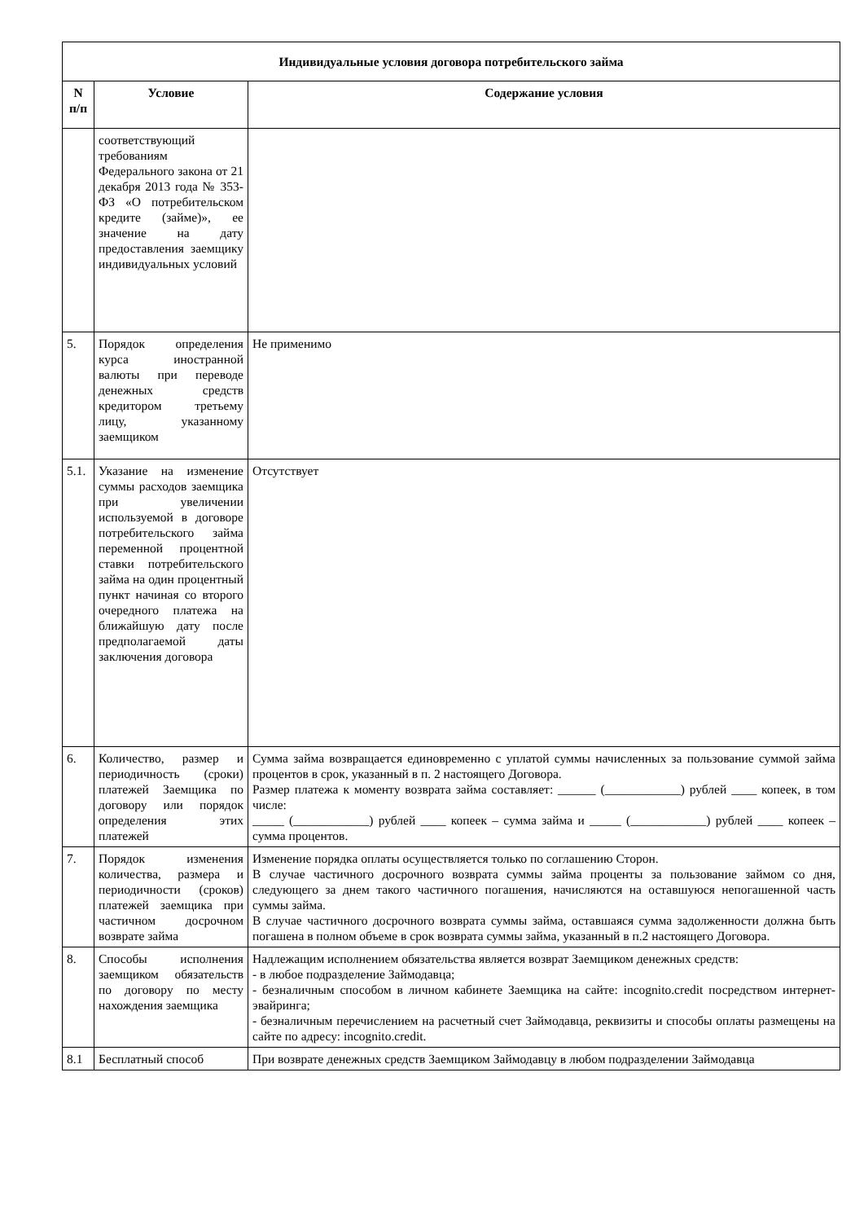| Индивидуальные условия договора потребительского займа | | |
| --- | --- | --- |
| N п/п | Условие | Содержание условия |
| | соответствующий требованиям Федерального закона от 21 декабря 2013 года № 353-ФЗ «О потребительском кредите (займе)», ее значение на дату предоставления заемщику индивидуальных условий | |
| 5. | Порядок определения курса иностранной валюты при переводе денежных средств кредитором третьему лицу, указанному заемщиком | Не применимо |
| 5.1. | Указание на изменение суммы расходов заемщика при увеличении используемой в договоре потребительского займа переменной процентной ставки потребительского займа на один процентный пункт начиная со второго очередного платежа на ближайшую дату после предполагаемой даты заключения договора | Отсутствует |
| 6. | Количество, размер и периодичность (сроки) платежей Заемщика по договору или порядок определения этих платежей | Сумма займа возвращается единовременно с уплатой суммы начисленных за пользование суммой займа процентов в срок, указанный в п. 2 настоящего Договора. Размер платежа к моменту возврата займа составляет: ______ (____________) рублей ____ копеек, в том числе: _____ (____________) рублей ____ копеек – сумма займа и _____ (____________) рублей ____ копеек – сумма процентов. |
| 7. | Порядок изменения количества, размера и периодичности (сроков) платежей заемщика при частичном досрочном возврате займа | Изменение порядка оплаты осуществляется только по соглашению Сторон. В случае частичного досрочного возврата суммы займа проценты за пользование займом со дня, следующего за днем такого частичного погашения, начисляются на оставшуюся непогашенной часть суммы займа. В случае частичного досрочного возврата суммы займа, оставшаяся сумма задолженности должна быть погашена в полном объеме в срок возврата суммы займа, указанный в п.2 настоящего Договора. |
| 8. | Способы исполнения заемщиком обязательств по договору по месту нахождения заемщика | Надлежащим исполнением обязательства является возврат Заемщиком денежных средств: - в любое подразделение Займодавца; - безналичным способом в личном кабинете Заемщика на сайте: incognito.credit посредством интернет-эвайринга; - безналичным перечислением на расчетный счет Займодавца, реквизиты и способы оплаты размещены на сайте по адресу: incognito.credit. |
| 8.1 | Бесплатный способ | При возврате денежных средств Заемщиком Займодавцу в любом подразделении Займодавца |